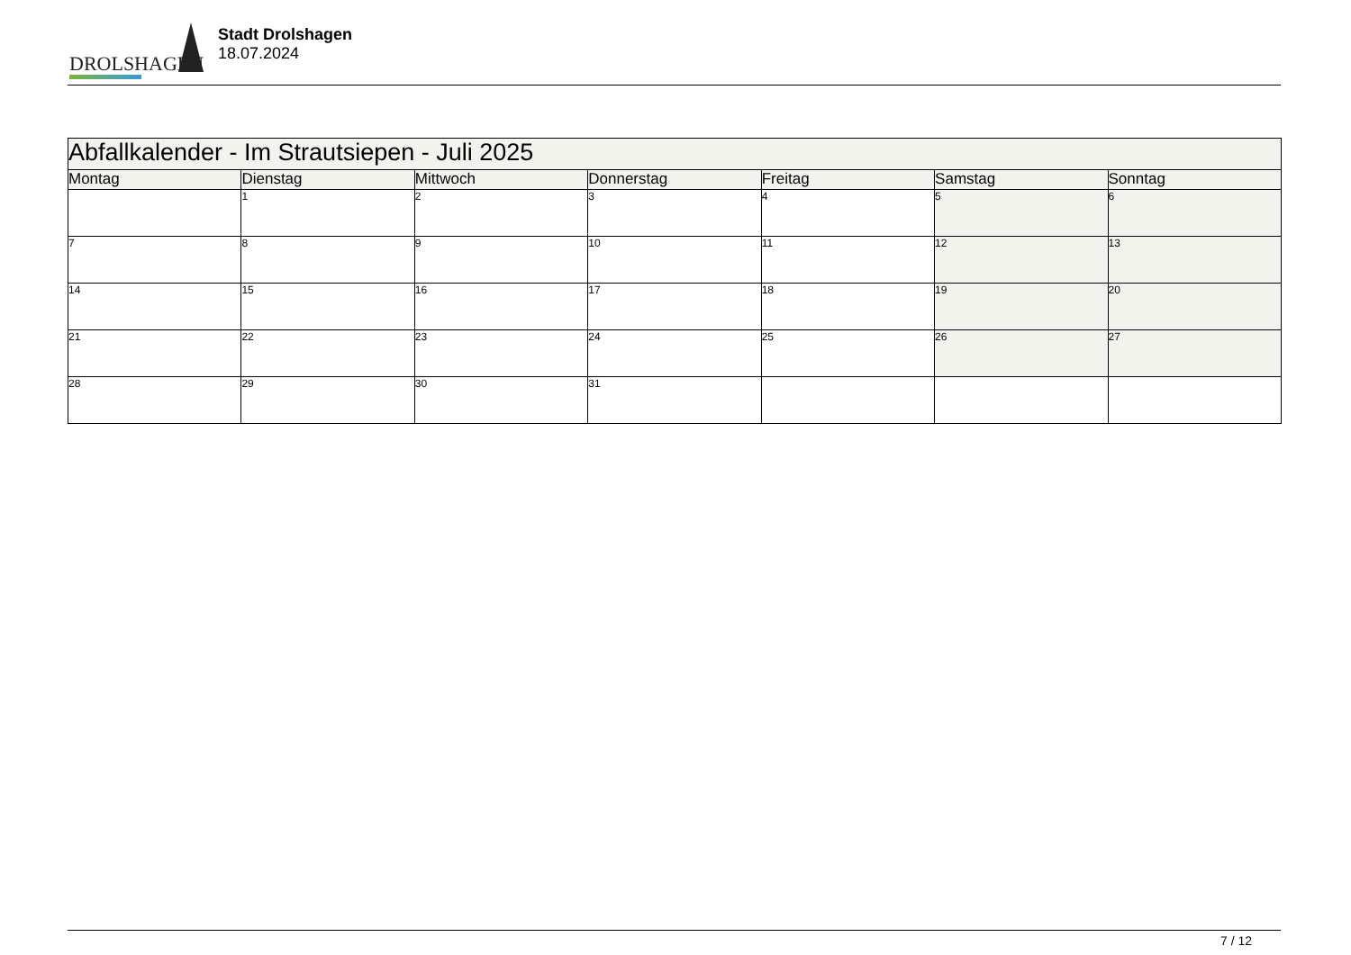DROLSHAGEN
Stadt Drolshagen
18.07.2024
| Abfallkalender - Im Strautsiepen - Juli 2025 | | | | | | |
| --- | --- | --- | --- | --- | --- | --- |
| Montag | Dienstag | Mittwoch | Donnerstag | Freitag | Samstag | Sonntag |
| | 1 | 2 | 3 | 4 | 5 | 6 |
| 7 | 8 | 9 | 10 | 11 | 12 | 13 |
| 14 | 15 | 16 | 17 | 18 | 19 | 20 |
| 21 | 22 | 23 | 24 | 25 | 26 | 27 |
| 28 | 29 | 30 | 31 | | | |
7 / 12